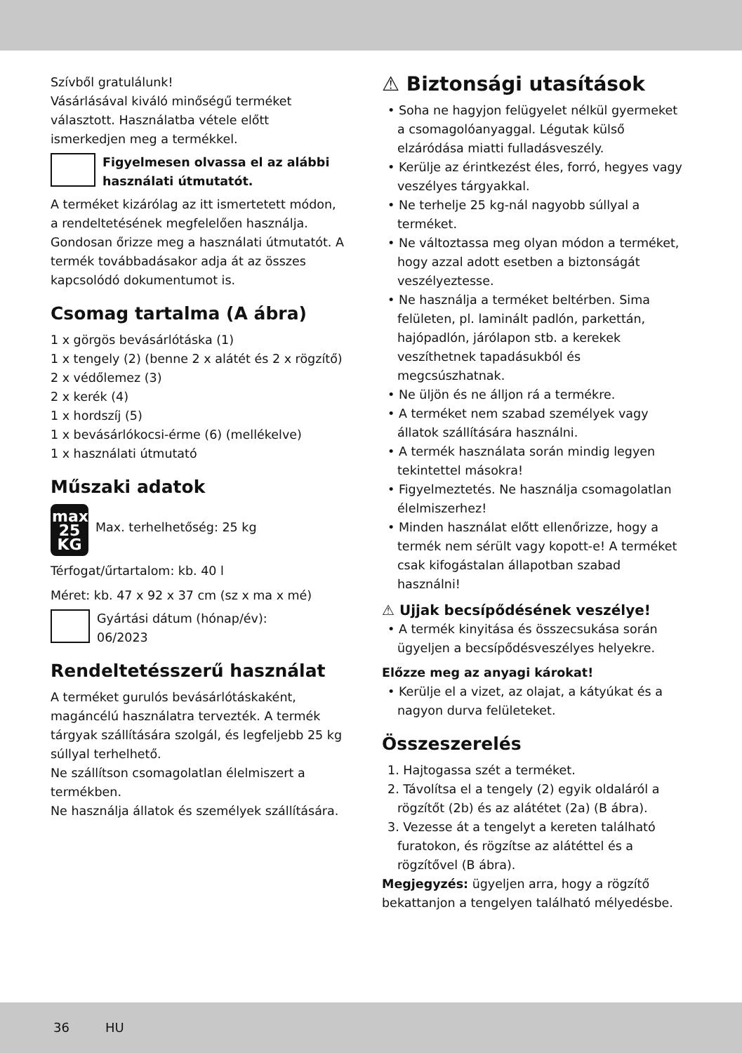Szívből gratulálunk!
Vásárlásával kiváló minőségű terméket választott. Használatba vétele előtt ismerkedjen meg a termékkel.
Figyelmesen olvassa el az alábbi használati útmutatót.
A terméket kizárólag az itt ismertetett módon, a rendeltetésének megfelelően használja. Gondosan őrizze meg a használati útmutatót. A termék továbbadásakor adja át az összes kapcsolódó dokumentumot is.
Csomag tartalma (A ábra)
1 x görgös bevásárlótáska (1)
1 x tengely (2) (benne 2 x alátét és 2 x rögzítő)
2 x védőlemez (3)
2 x kerék (4)
1 x hordszíj (5)
1 x bevásárlókocsi-érme (6) (mellékelve)
1 x használati útmutató
Műszaki adatok
max.
25
KG
Max. terhelhetőség: 25 kg
Térfogat/űrtartalom: kb. 40 l
Méret: kb. 47 x 92 x 37 cm (sz x ma x mé)
Gyártási dátum (hónap/év):
06/2023
Rendeltetésszerű használat
A terméket gurulós bevásárlótáskaként, magáncélú használatra tervezték. A termék tárgyak szállítására szolgál, és legfeljebb 25 kg súllyal terhelhető.
Ne szállítson csomagolatlan élelmiszert a termékben.
Ne használja állatok és személyek szállítására.
⚠ Biztonsági utasítások
• Soha ne hagyjon felügyelet nélkül gyermeket a csomagolóanyaggal. Légutak külső elzáródása miatti fulladásveszély.
• Kerülje az érintkezést éles, forró, hegyes vagy veszélyes tárgyakkal.
• Ne terhelje 25 kg-nál nagyobb súllyal a terméket.
• Ne változtassa meg olyan módon a terméket, hogy azzal adott esetben a biztonságát veszélyeztesse.
• Ne használja a terméket beltérben. Sima felületen, pl. laminált padlón, parkettán, hajópadlón, járólapon stb. a kerekek veszíthetnek tapadásukból és megcsúszhatnak.
• Ne üljön és ne álljon rá a termékre.
• A terméket nem szabad személyek vagy állatok szállítására használni.
• A termék használata során mindig legyen tekintettel másokra!
• Figyelmeztetés. Ne használja csomagolatlan élelmiszerhez!
• Minden használat előtt ellenőrizze, hogy a termék nem sérült vagy kopott-e! A terméket csak kifogástalan állapotban szabad használni!
⚠ Ujjak becsípődésének veszélye!
• A termék kinyitása és összecsukása során ügyeljen a becsípődésveszélyes helyekre.
Előzze meg az anyagi károkat!
• Kerülje el a vizet, az olajat, a kátyúkat és a nagyon durva felületeket.
Összeszerelés
1. Hajtogassa szét a terméket.
2. Távolítsa el a tengely (2) egyik oldaláról a rögzítőt (2b) és az alátétet (2a) (B ábra).
3. Vezesse át a tengelyt a kereten található furatokon, és rögzítse az alátéttel és a rögzítővel (B ábra).
Megjegyzés: ügyeljen arra, hogy a rögzítő bekattanjon a tengelyen található mélyedésbe.
36 HU